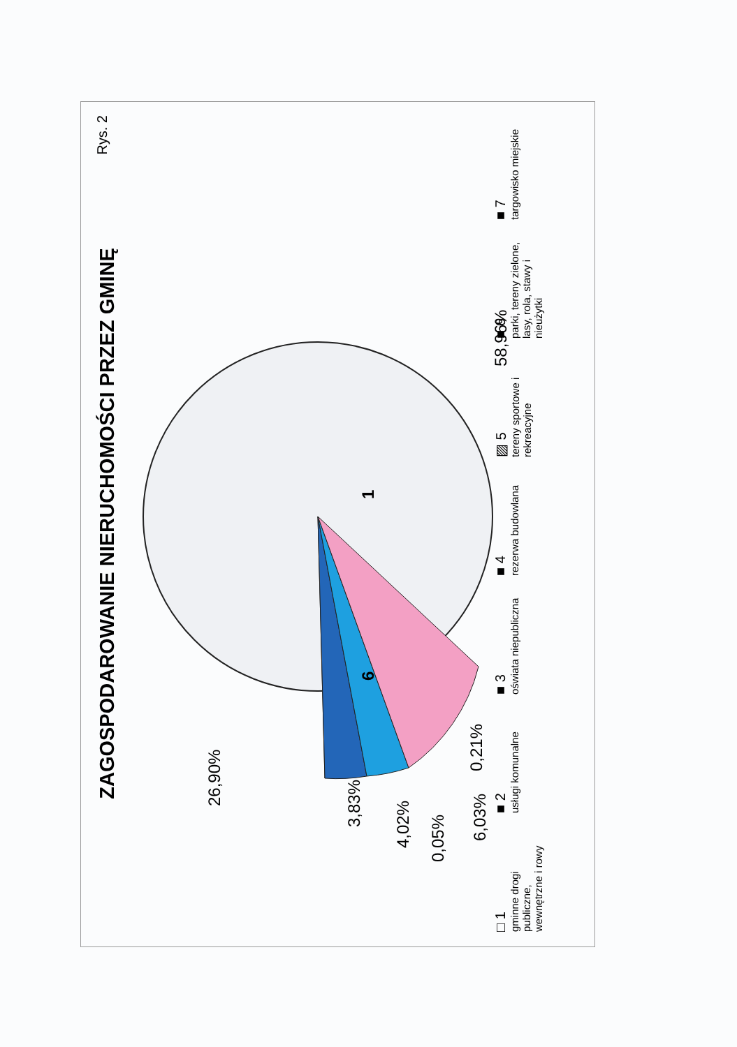ZAGOSPODAROWANIE NIERUCHOMOŚCI PRZEZ GMINĘ
Rys. 2
6
1
0,21%
58,96%
26,90%
3,83%
4,02%
0,05%
6,03%
□ 1
gminne drogi publiczne, wewnętrzne i rowy
■ 2
usługi komunalne
■ 3
oświata niepubliczna
■ 4
rezerwa budowlana
▨ 5
tereny sportowe i rekreacyjne
■ 6
parki, tereny zielone, lasy, rola, stawy i nieużytki
■ 7
targowisko miejskie